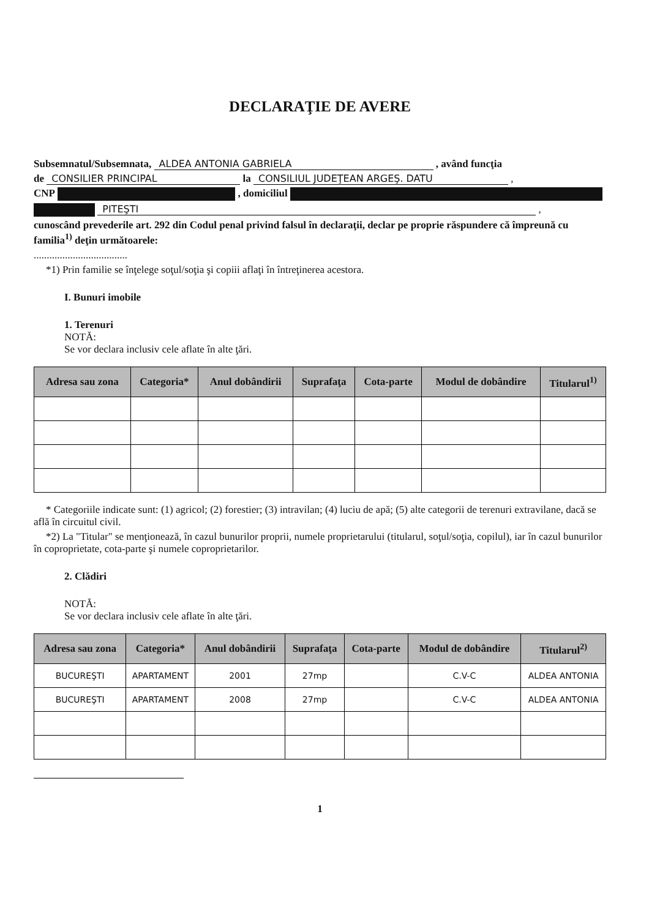DECLARAŢIE DE AVERE
Subsemnatul/Subsemnata, ALDEA ANTONIA GABRIELA , având funcţia
de CONSILIER PRINCIPAL la CONSILIUL JUDEŢEAN ARGEŞ. DATU ,
CNP , domiciliul
PITEŞTI ,
cunoscând prevederile art. 292 din Codul penal privind falsul în declaraţii, declar pe proprie răspundere că împreună cu familia<sup>1)</sup> deţin următoarele:
....................................
*1) Prin familie se înţelege soţul/soţia şi copiii aflaţi în întreţinerea acestora.
I. Bunuri imobile
1. Terenuri
NOTĂ:
Se vor declara inclusiv cele aflate în alte ţări.
| Adresa sau zona | Categoria* | Anul dobândirii | Suprafaţa | Cota-parte | Modul de dobândire | Titularul<sup>1)</sup> |
| --- | --- | --- | --- | --- | --- | --- |
* Categoriile indicate sunt: (1) agricol; (2) forestier; (3) intravilan; (4) luciu de apă; (5) alte categorii de terenuri extravilane, dacă se află în circuitul civil.
*2) La "Titular" se menţionează, în cazul bunurilor proprii, numele proprietarului (titularul, soţul/soţia, copilul), iar în cazul bunurilor în coproprietate, cota-parte şi numele coproprietarilor.
2. Clădiri
NOTĂ:
Se vor declara inclusiv cele aflate în alte ţări.
| Adresa sau zona | Categoria* | Anul dobândirii | Suprafaţa | Cota-parte | Modul de dobândire | Titularul<sup>2)</sup> |
| --- | --- | --- | --- | --- | --- | --- |
| BUCUREŞTI | APARTAMENT | 2001 | 27mp | | C.V-C | ALDEA ANTONIA |
| BUCUREŞTI | APARTAMENT | 2008 | 27mp | | C.V-C | ALDEA ANTONIA |
1